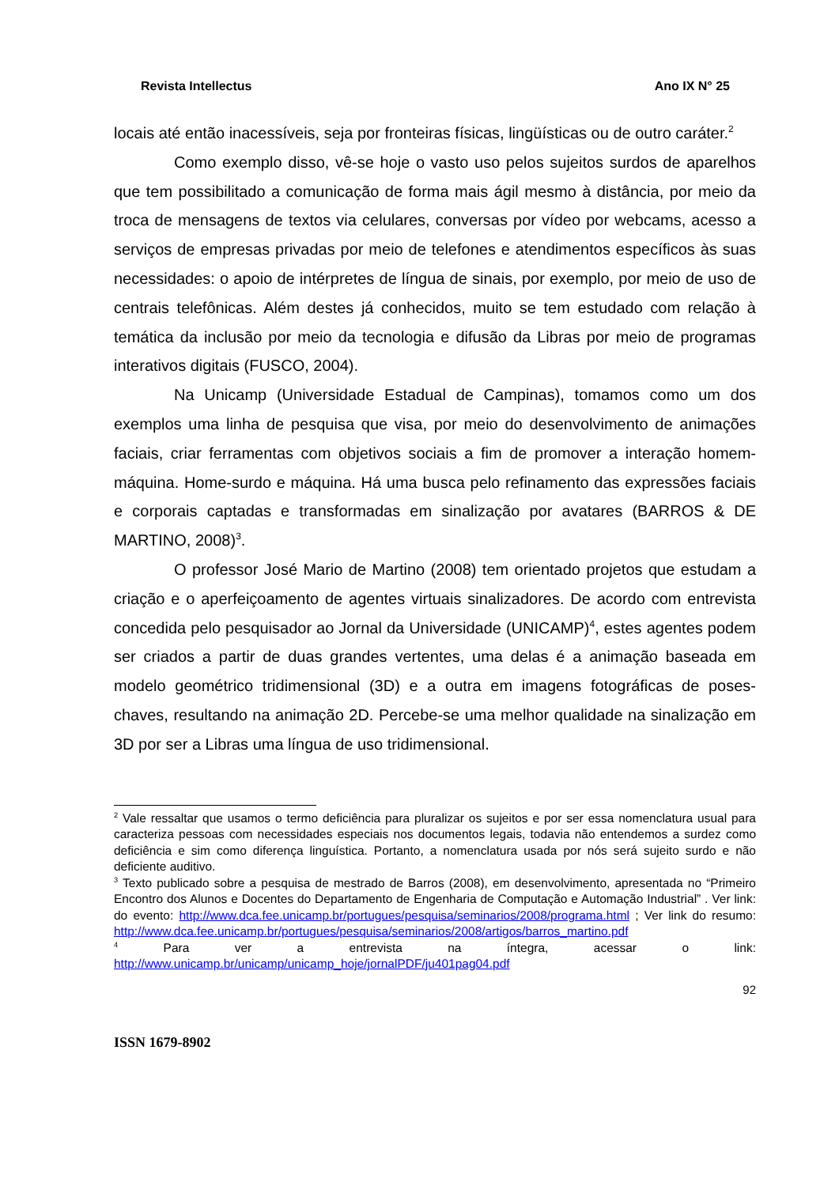Revista Intellectus Ano IX N° 25
locais até então inacessíveis, seja por fronteiras físicas, lingüísticas ou de outro caráter.<sup>2</sup>
Como exemplo disso, vê-se hoje o vasto uso pelos sujeitos surdos de aparelhos que tem possibilitado a comunicação de forma mais ágil mesmo à distância, por meio da troca de mensagens de textos via celulares, conversas por vídeo por webcams, acesso a serviços de empresas privadas por meio de telefones e atendimentos específicos às suas necessidades: o apoio de intérpretes de língua de sinais, por exemplo, por meio de uso de centrais telefônicas. Além destes já conhecidos, muito se tem estudado com relação à temática da inclusão por meio da tecnologia e difusão da Libras por meio de programas interativos digitais (FUSCO, 2004).
Na Unicamp (Universidade Estadual de Campinas), tomamos como um dos exemplos uma linha de pesquisa que visa, por meio do desenvolvimento de animações faciais, criar ferramentas com objetivos sociais a fim de promover a interação homem-máquina. Home-surdo e máquina. Há uma busca pelo refinamento das expressões faciais e corporais captadas e transformadas em sinalização por avatares (BARROS & DE MARTINO, 2008)<sup>3</sup>.
O professor José Mario de Martino (2008) tem orientado projetos que estudam a criação e o aperfeiçoamento de agentes virtuais sinalizadores. De acordo com entrevista concedida pelo pesquisador ao Jornal da Universidade (UNICAMP)<sup>4</sup>, estes agentes podem ser criados a partir de duas grandes vertentes, uma delas é a animação baseada em modelo geométrico tridimensional (3D) e a outra em imagens fotográficas de poses-chaves, resultando na animação 2D. Percebe-se uma melhor qualidade na sinalização em 3D por ser a Libras uma língua de uso tridimensional.
<sup>2</sup> Vale ressaltar que usamos o termo deficiência para pluralizar os sujeitos e por ser essa nomenclatura usual para caracteriza pessoas com necessidades especiais nos documentos legais, todavia não entendemos a surdez como deficiência e sim como diferença linguística. Portanto, a nomenclatura usada por nós será sujeito surdo e não deficiente auditivo.
<sup>3</sup> Texto publicado sobre a pesquisa de mestrado de Barros (2008), em desenvolvimento, apresentada no “Primeiro Encontro dos Alunos e Docentes do Departamento de Engenharia de Computação e Automação Industrial” . Ver link: do evento: http://www.dca.fee.unicamp.br/portugues/pesquisa/seminarios/2008/programa.html ; Ver link do resumo: http://www.dca.fee.unicamp.br/portugues/pesquisa/seminarios/2008/artigos/barros_martino.pdf
<sup>4</sup> Para ver a entrevista na íntegra, acessar o link: http://www.unicamp.br/unicamp/unicamp_hoje/jornalPDF/ju401pag04.pdf
92
ISSN 1679-8902